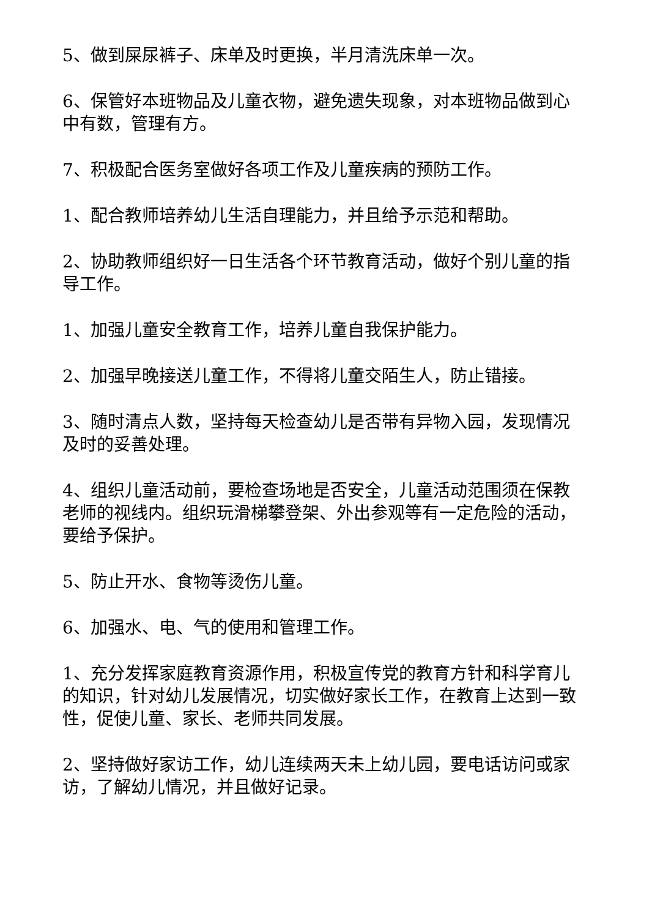5、做到屎尿裤子、床单及时更换，半月清洗床单一次。
6、保管好本班物品及儿童衣物，避免遗失现象，对本班物品做到心中有数，管理有方。
7、积极配合医务室做好各项工作及儿童疾病的预防工作。
1、配合教师培养幼儿生活自理能力，并且给予示范和帮助。
2、协助教师组织好一日生活各个环节教育活动，做好个别儿童的指导工作。
1、加强儿童安全教育工作，培养儿童自我保护能力。
2、加强早晚接送儿童工作，不得将儿童交陌生人，防止错接。
3、随时清点人数，坚持每天检查幼儿是否带有异物入园，发现情况及时的妥善处理。
4、组织儿童活动前，要检查场地是否安全，儿童活动范围须在保教老师的视线内。组织玩滑梯攀登架、外出参观等有一定危险的活动，要给予保护。
5、防止开水、食物等烫伤儿童。
6、加强水、电、气的使用和管理工作。
1、充分发挥家庭教育资源作用，积极宣传党的教育方针和科学育儿的知识，针对幼儿发展情况，切实做好家长工作，在教育上达到一致性，促使儿童、家长、老师共同发展。
2、坚持做好家访工作，幼儿连续两天未上幼儿园，要电话访问或家访，了解幼儿情况，并且做好记录。